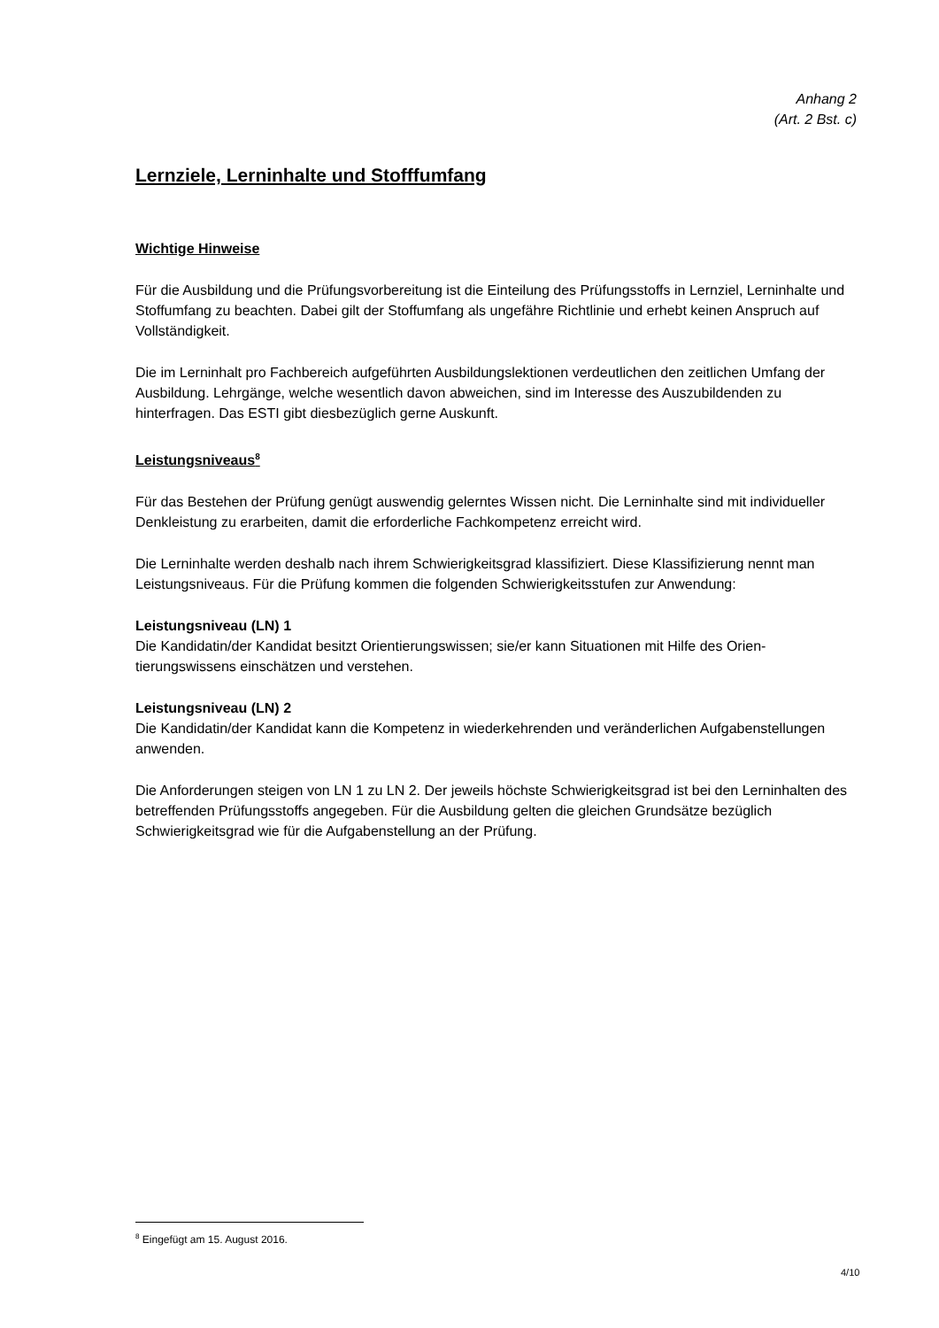Anhang 2
(Art. 2 Bst. c)
Lernziele, Lerninhalte und Stofffumfang
Wichtige Hinweise
Für die Ausbildung und die Prüfungsvorbereitung ist die Einteilung des Prüfungsstoffs in Lernziel, Lerninhalte und Stoffumfang zu beachten. Dabei gilt der Stoffumfang als ungefähre Richtlinie und erhebt keinen Anspruch auf Vollständigkeit.
Die im Lerninhalt pro Fachbereich aufgeführten Ausbildungslektionen verdeutlichen den zeitlichen Umfang der Ausbildung. Lehrgänge, welche wesentlich davon abweichen, sind im Interesse des Aus­zubildenden zu hinterfragen. Das ESTI gibt diesbezüglich gerne Auskunft.
Leistungsniveaus<sup>8</sup>
Für das Bestehen der Prüfung genügt auswendig gelerntes Wissen nicht. Die Lerninhalte sind mit individueller Denkleistung zu erarbeiten, damit die erforderliche Fachkompetenz erreicht wird.
Die Lerninhalte werden deshalb nach ihrem Schwierigkeitsgrad klassifiziert. Diese Klassifizierung nennt man Leistungsniveaus. Für die Prüfung kommen die folgenden Schwierigkeitsstufen zur An­wendung:
Leistungsniveau (LN) 1
Die Kandidatin/der Kandidat besitzt Orientierungswissen; sie/er kann Situationen mit Hilfe des Orien­tierungswissens einschätzen und verstehen.
Leistungsniveau (LN) 2
Die Kandidatin/der Kandidat kann die Kompetenz in wiederkehrenden und veränderlichen Aufgaben­stellungen anwenden.
Die Anforderungen steigen von LN 1 zu LN 2. Der jeweils höchste Schwierigkeitsgrad ist bei den Lern­inhalten des betreffenden Prüfungsstoffs angegeben. Für die Ausbildung gelten die gleichen Grund­sätze bezüglich Schwierigkeitsgrad wie für die Aufgabenstellung an der Prüfung.
<sup>8</sup> Eingefügt am 15. August 2016.
4/10